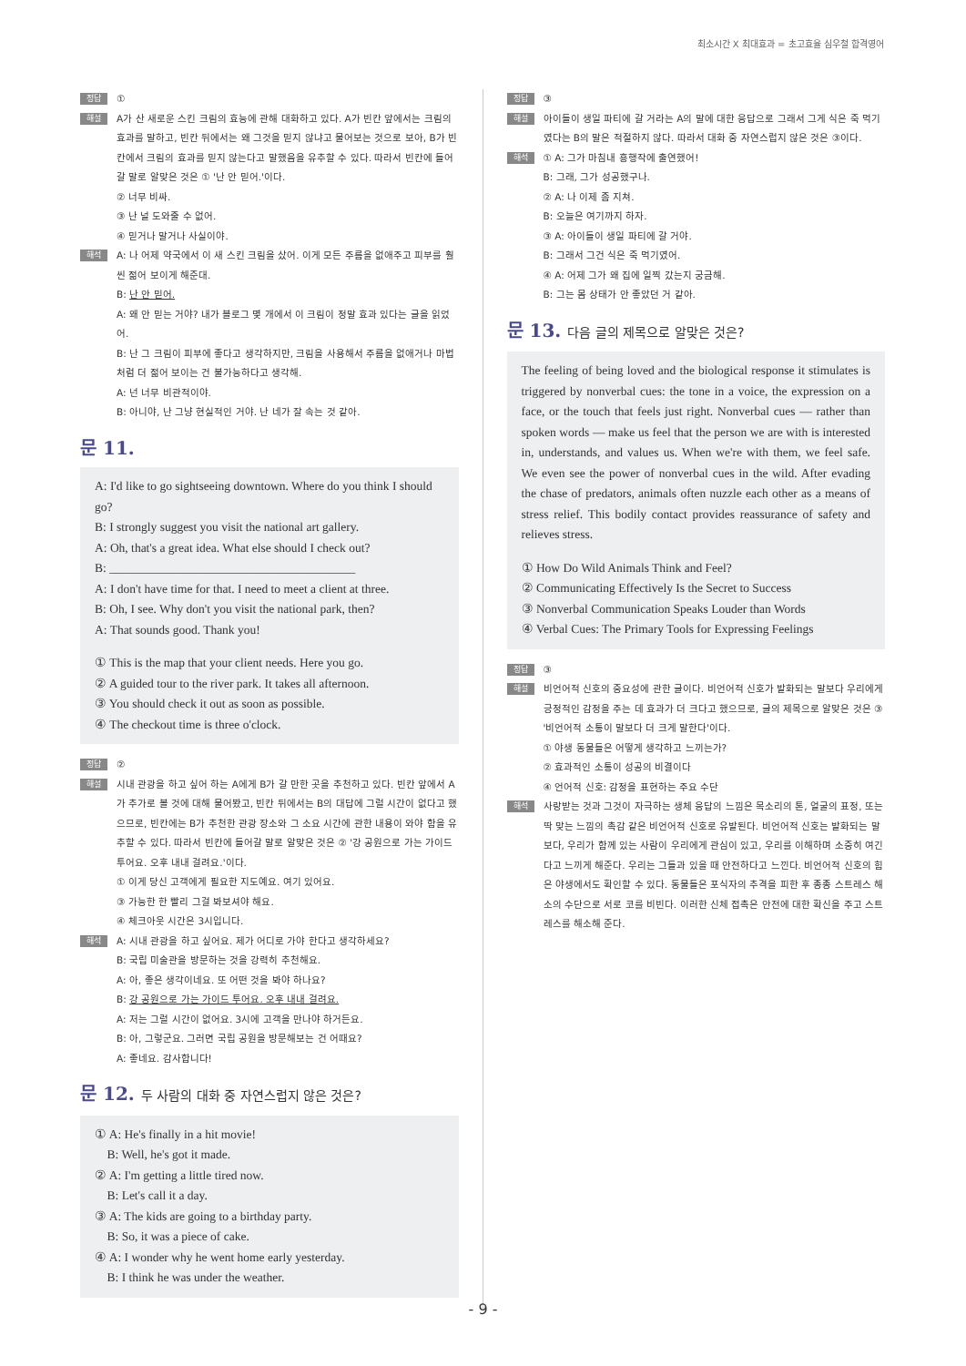최소시간 X 최대효과 = 초고효율 심우철 합격영어
정답
①
해설
A가 산 새로운 스킨 크림의 효능에 관해 대화하고 있다. A가 빈칸 앞에서는 크림의 효과를 말하고, 빈칸 뒤에서는 왜 그것을 믿지 않냐고 물어보는 것으로 보아, B가 빈칸에서 크림의 효과를 믿지 않는다고 말했음을 유추할 수 있다. 따라서 빈칸에 들어갈 말로 알맞은 것은 ① '난 안 믿어.'이다.
② 너무 비싸.
③ 난 널 도와줄 수 없어.
④ 믿거나 말거나 사실이야.
해석
A: 나 어제 약국에서 이 새 스킨 크림을 샀어. 이게 모든 주름을 없애주고 피부를 훨씬 젊어 보이게 해준대.
B: 난 안 믿어.
A: 왜 안 믿는 거야? 내가 블로그 몇 개에서 이 크림이 정말 효과 있다는 글을 읽었어.
B: 난 그 크림이 피부에 좋다고 생각하지만, 크림을 사용해서 주름을 없애거나 마법처럼 더 젊어 보이는 건 불가능하다고 생각해.
A: 넌 너무 비관적이야.
B: 아니야, 난 그냥 현실적인 거야. 난 네가 잘 속는 것 같아.
문 11.
A: I'd like to go sightseeing downtown. Where do you think I should go?
B: I strongly suggest you visit the national art gallery.
A: Oh, that's a great idea. What else should I check out?
B: ________________________________________
A: I don't have time for that. I need to meet a client at three.
B: Oh, I see. Why don't you visit the national park, then?
A: That sounds good. Thank you!
① This is the map that your client needs. Here you go.
② A guided tour to the river park. It takes all afternoon.
③ You should check it out as soon as possible.
④ The checkout time is three o'clock.
정답
②
해설
시내 관광을 하고 싶어 하는 A에게 B가 갈 만한 곳을 추천하고 있다. 빈칸 앞에서 A가 추가로 볼 것에 대해 물어봤고, 빈칸 뒤에서는 B의 대답에 그럴 시간이 없다고 했으므로, 빈칸에는 B가 추천한 관광 장소와 그 소요 시간에 관한 내용이 와야 함을 유추할 수 있다. 따라서 빈칸에 들어갈 말로 알맞은 것은 ② '강 공원으로 가는 가이드 투어요. 오후 내내 걸려요.'이다.
① 이게 당신 고객에게 필요한 지도예요. 여기 있어요.
③ 가능한 한 빨리 그걸 봐보셔야 해요.
④ 체크아웃 시간은 3시입니다.
해석
A: 시내 관광을 하고 싶어요. 제가 어디로 가야 한다고 생각하세요?
B: 국립 미술관을 방문하는 것을 강력히 추천해요.
A: 아, 좋은 생각이네요. 또 어떤 것을 봐야 하나요?
B: 강 공원으로 가는 가이드 투어요. 오후 내내 걸려요.
A: 저는 그럴 시간이 없어요. 3시에 고객을 만나야 하거든요.
B: 아, 그렇군요. 그러면 국립 공원을 방문해보는 건 어때요?
A: 좋네요. 감사합니다!
문 12. 두 사람의 대화 중 자연스럽지 않은 것은?
① A: He's finally in a hit movie!
B: Well, he's got it made.
② A: I'm getting a little tired now.
B: Let's call it a day.
③ A: The kids are going to a birthday party.
B: So, it was a piece of cake.
④ A: I wonder why he went home early yesterday.
B: I think he was under the weather.
정답
③
해설
아이들이 생일 파티에 갈 거라는 A의 말에 대한 응답으로 그래서 그게 식은 죽 먹기였다는 B의 말은 적절하지 않다. 따라서 대화 중 자연스럽지 않은 것은 ③이다.
해석
① A: 그가 마침내 흥행작에 출연했어!
B: 그래, 그가 성공했구나.
② A: 나 이제 좀 지쳐.
B: 오늘은 여기까지 하자.
③ A: 아이들이 생일 파티에 갈 거야.
B: 그래서 그건 식은 죽 먹기였어.
④ A: 어제 그가 왜 집에 일찍 갔는지 궁금해.
B: 그는 몸 상태가 안 좋았던 거 같아.
문 13. 다음 글의 제목으로 알맞은 것은?
The feeling of being loved and the biological response it stimulates is triggered by nonverbal cues: the tone in a voice, the expression on a face, or the touch that feels just right. Nonverbal cues — rather than spoken words — make us feel that the person we are with is interested in, understands, and values us. When we're with them, we feel safe. We even see the power of nonverbal cues in the wild. After evading the chase of predators, animals often nuzzle each other as a means of stress relief. This bodily contact provides reassurance of safety and relieves stress.
① How Do Wild Animals Think and Feel?
② Communicating Effectively Is the Secret to Success
③ Nonverbal Communication Speaks Louder than Words
④ Verbal Cues: The Primary Tools for Expressing Feelings
정답
③
해설
비언어적 신호의 중요성에 관한 글이다. 비언어적 신호가 발화되는 말보다 우리에게 긍정적인 감정을 주는 데 효과가 더 크다고 했으므로, 글의 제목으로 알맞은 것은 ③ '비언어적 소통이 말보다 더 크게 말한다'이다.
① 야생 동물들은 어떻게 생각하고 느끼는가?
② 효과적인 소통이 성공의 비결이다
④ 언어적 신호: 감정을 표현하는 주요 수단
해석
사랑받는 것과 그것이 자극하는 생체 응답의 느낌은 목소리의 톤, 얼굴의 표정, 또는 딱 맞는 느낌의 촉감 같은 비언어적 신호로 유발된다. 비언어적 신호는 발화되는 말보다, 우리가 함께 있는 사람이 우리에게 관심이 있고, 우리를 이해하며 소중히 여긴다고 느끼게 해준다. 우리는 그들과 있을 때 안전하다고 느낀다. 비언어적 신호의 힘은 야생에서도 확인할 수 있다. 동물들은 포식자의 추격을 피한 후 종종 스트레스 해소의 수단으로 서로 코를 비빈다. 이러한 신체 접촉은 안전에 대한 확신을 주고 스트레스를 해소해 준다.
- 9 -